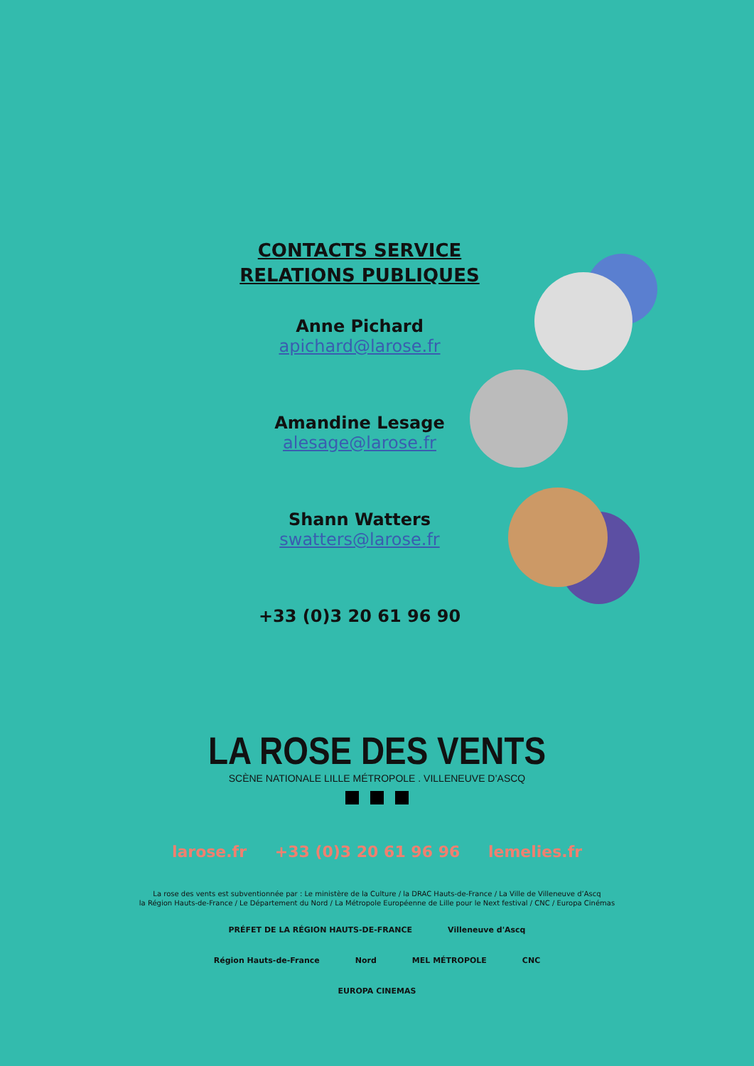CONTACTS SERVICE RELATIONS PUBLIQUES
Anne Pichard
apichard@larose.fr
Amandine Lesage
alesage@larose.fr
Shann Watters
swatters@larose.fr
+33 (0)3 20 61 96 90
LA ROSE DES VENTS
SCÈNE NATIONALE LILLE MÉTROPOLE . VILLENEUVE D’ASCQ
larose.fr +33 (0)3 20 61 96 96 lemelies.fr
La rose des vents est subventionnée par : Le ministère de la Culture / la DRAC Hauts-de-France / La Ville de Villeneuve d’Ascq
la Région Hauts-de-France / Le Département du Nord / La Métropole Européenne de Lille pour le Next festival / CNC / Europa Cinémas
PRÉFET DE LA RÉGION HAUTS-DE-FRANCE Villeneuve d'Ascq Région Hauts-de-France Nord MEL MÉTROPOLE CNC EUROPA CINEMAS